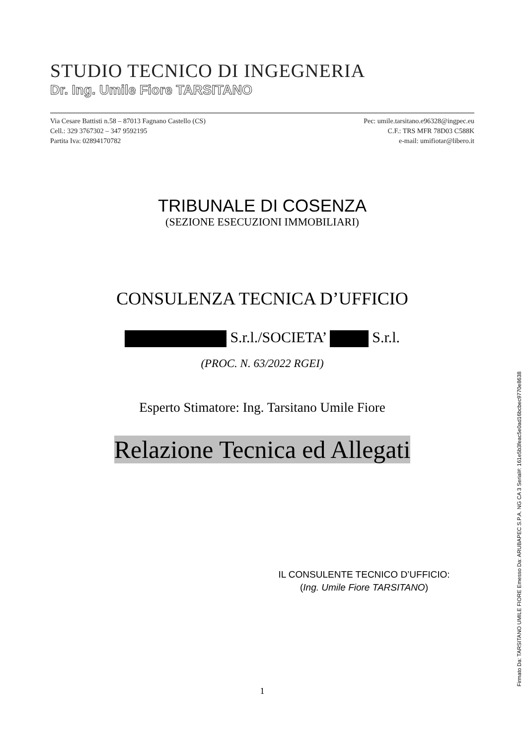STUDIO TECNICO DI INGEGNERIA
Dr. Ing. Umile Fiore TARSITANO
Via Cesare Battisti n.58 – 87013 Fagnano Castello (CS) Pec: umile.tarsitano.e96328@ingpec.eu
Cell.: 329 3767302 – 347 9592195 C.F.: TRS MFR 78D03 C588K
Partita Iva: 02894170782 e-mail: umifiotar@libero.it
TRIBUNALE DI COSENZA
(SEZIONE ESECUZIONI IMMOBILIARI)
CONSULENZA TECNICA D’UFFICIO
S.r.l./SOCIETA’ S.r.l.
(PROC. N. 63/2022 RGEI)
Esperto Stimatore: Ing. Tarsitano Umile Fiore
Relazione Tecnica ed Allegati
IL CONSULENTE TECNICO D’UFFICIO:
(Ing. Umile Fiore TARSITANO)
1
Firmato Da: TARSITANO UMILE FIORE Emesso Da: ARUBAPEC S.P.A. NG CA 3 Serial#: 161e5b3feac5e0ad16bcbec9770e8638